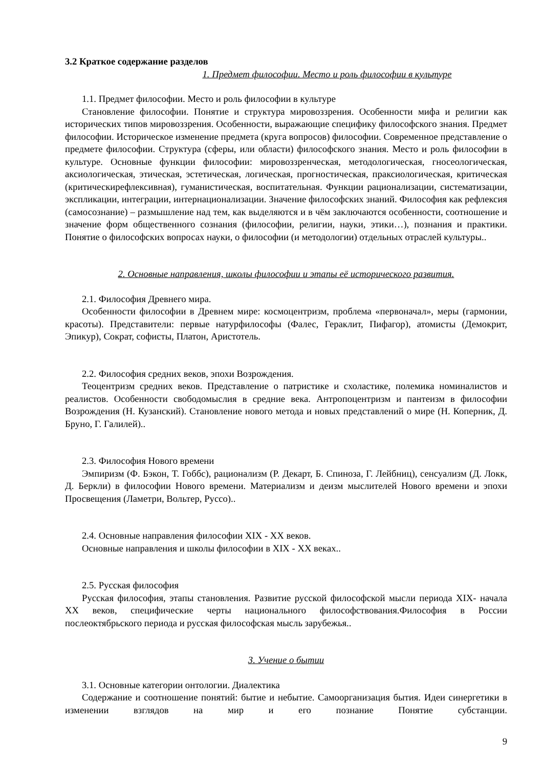3.2 Краткое содержание разделов
1. Предмет философии. Место и роль философии в культуре
1.1. Предмет философии. Место и роль философии в культуре
Становление философии. Понятие и структура мировоззрения. Особенности мифа и религии как исторических типов мировоззрения. Особенности, выражающие специфику философского знания. Предмет философии. Историческое изменение предмета (круга вопросов) философии. Современное представление о предмете философии. Структура (сферы, или области) философского знания. Место и роль философии в культуре. Основные функции философии: мировоззренческая, методологическая, гносеологическая, аксиологическая, этическая, эстетическая, логическая, прогностическая, праксиологическая, критическая (критическирефлексивная), гуманистическая, воспитательная. Функции рационализации, систематизации, экспликации, интеграции, интернационализации. Значение философских знаний. Философия как рефлексия (самосознание) – размышление над тем, как выделяются и в чём заключаются особенности, соотношение и значение форм общественного сознания (философии, религии, науки, этики…), познания и практики. Понятие о философских вопросах науки, о философии (и методологии) отдельных отраслей культуры..
2. Основные направления, школы философии и этапы её исторического развития.
2.1. Философия Древнего мира.
Особенности философии в Древнем мире: космоцентризм, проблема «первоначал», меры (гармонии, красоты). Представители: первые натурфилософы (Фалес, Гераклит, Пифагор), атомисты (Демокрит, Эпикур), Сократ, софисты, Платон, Аристотель.
2.2. Философия средних веков, эпохи Возрождения.
Теоцентризм средних веков. Представление о патристике и схоластике, полемика номиналистов и реалистов. Особенности свободомыслия в средние века. Антропоцентризм и пантеизм в философии Возрождения (Н. Кузанский). Становление нового метода и новых представлений о мире (Н. Коперник, Д. Бруно, Г. Галилей)..
2.3. Философия Нового времени
Эмпиризм (Ф. Бэкон, Т. Гоббс), рационализм (Р. Декарт, Б. Спиноза, Г. Лейбниц), сенсуализм (Д. Локк, Д. Беркли) в философии Нового времени. Материализм и деизм мыслителей Нового времени и эпохи Просвещения (Ламетри, Вольтер, Руссо)..
2.4. Основные направления философии XIX - XX веков.
Основные направления и школы философии в XIX - XX веках..
2.5. Русская философия
Русская философия, этапы становления. Развитие русской философской мысли периода XIX- начала XX веков, специфические черты национального философствования.Философия в России послеоктябрьского периода и русская философская мысль зарубежья..
3. Учение о бытии
3.1. Основные категории онтологии. Диалектика
Содержание и соотношение понятий: бытие и небытие. Самоорганизация бытия. Идеи синергетики в изменении взглядов на мир и его познание Понятие субстанции.
9